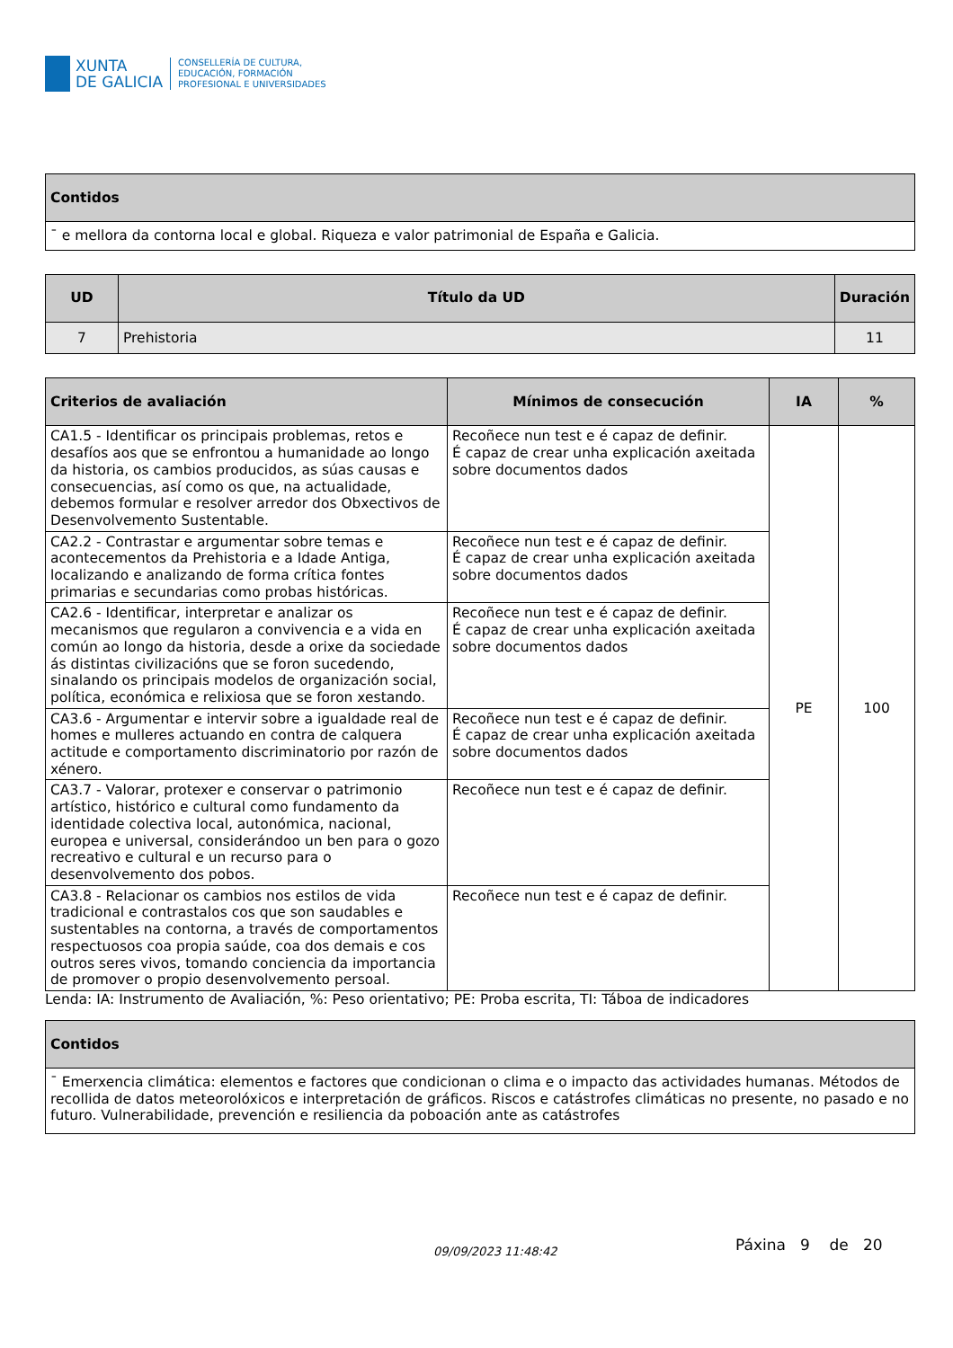XUNTA
DE GALICIA
CONSELLERÍA DE CULTURA,
EDUCACIÓN, FORMACIÓN
PROFESIONAL E UNIVERSIDADES
| Contidos |
| --- |
| ¯ e mellora da contorna local e global. Riqueza e valor patrimonial de España e Galicia. |
| UD | Título da UD | Duración |
| --- | --- | --- |
| 7 | Prehistoria | 11 |
| Criterios de avaliación | Mínimos de consecución | IA | % |
| --- | --- | --- | --- |
| CA1.5 - Identificar os principais problemas, retos e desafíos aos que se enfrontou a humanidade ao longo da historia, os cambios producidos, as súas causas e consecuencias, así como os que, na actualidade, debemos formular e resolver arredor dos Obxectivos de Desenvolvemento Sustentable. | Recoñece nun test e é capaz de definir. É capaz de crear unha explicación axeitada sobre documentos dados | PE | 100 |
| CA2.2 - Contrastar e argumentar sobre temas e acontecementos da Prehistoria e a Idade Antiga, localizando e analizando de forma crítica fontes primarias e secundarias como probas históricas. | Recoñece nun test e é capaz de definir. É capaz de crear unha explicación axeitada sobre documentos dados | | |
| CA2.6 - Identificar, interpretar e analizar os mecanismos que regularon a convivencia e a vida en común ao longo da historia, desde a orixe da sociedade ás distintas civilizacións que se foron sucedendo, sinalando os principais modelos de organización social, política, económica e relixiosa que se foron xestando. | Recoñece nun test e é capaz de definir. É capaz de crear unha explicación axeitada sobre documentos dados | | |
| CA3.6 - Argumentar e intervir sobre a igualdade real de homes e mulleres actuando en contra de calquera actitude e comportamento discriminatorio por razón de xénero. | Recoñece nun test e é capaz de definir. É capaz de crear unha explicación axeitada sobre documentos dados | | |
| CA3.7 - Valorar, protexer e conservar o patrimonio artístico, histórico e cultural como fundamento da identidade colectiva local, autonómica, nacional, europea e universal, considerándoo un ben para o gozo recreativo e cultural e un recurso para o desenvolvemento dos pobos. | Recoñece nun test e é capaz de definir. | | |
| CA3.8 - Relacionar os cambios nos estilos de vida tradicional e contrastalos cos que son saudables e sustentables na contorna, a través de comportamentos respectuosos coa propia saúde, coa dos demais e cos outros seres vivos, tomando conciencia da importancia de promover o propio desenvolvemento persoal. | Recoñece nun test e é capaz de definir. | | |
Lenda: IA: Instrumento de Avaliación, %: Peso orientativo; PE: Proba escrita, TI: Táboa de indicadores
| Contidos |
| --- |
| ¯ Emerxencia climática: elementos e factores que condicionan o clima e o impacto das actividades humanas. Métodos de recollida de datos meteorolóxicos e interpretación de gráficos. Riscos e catástrofes climáticas no presente, no pasado e no futuro. Vulnerabilidade, prevención e resiliencia da poboación ante as catástrofes |
09/09/2023 11:48:42 Páxina 9 de 20